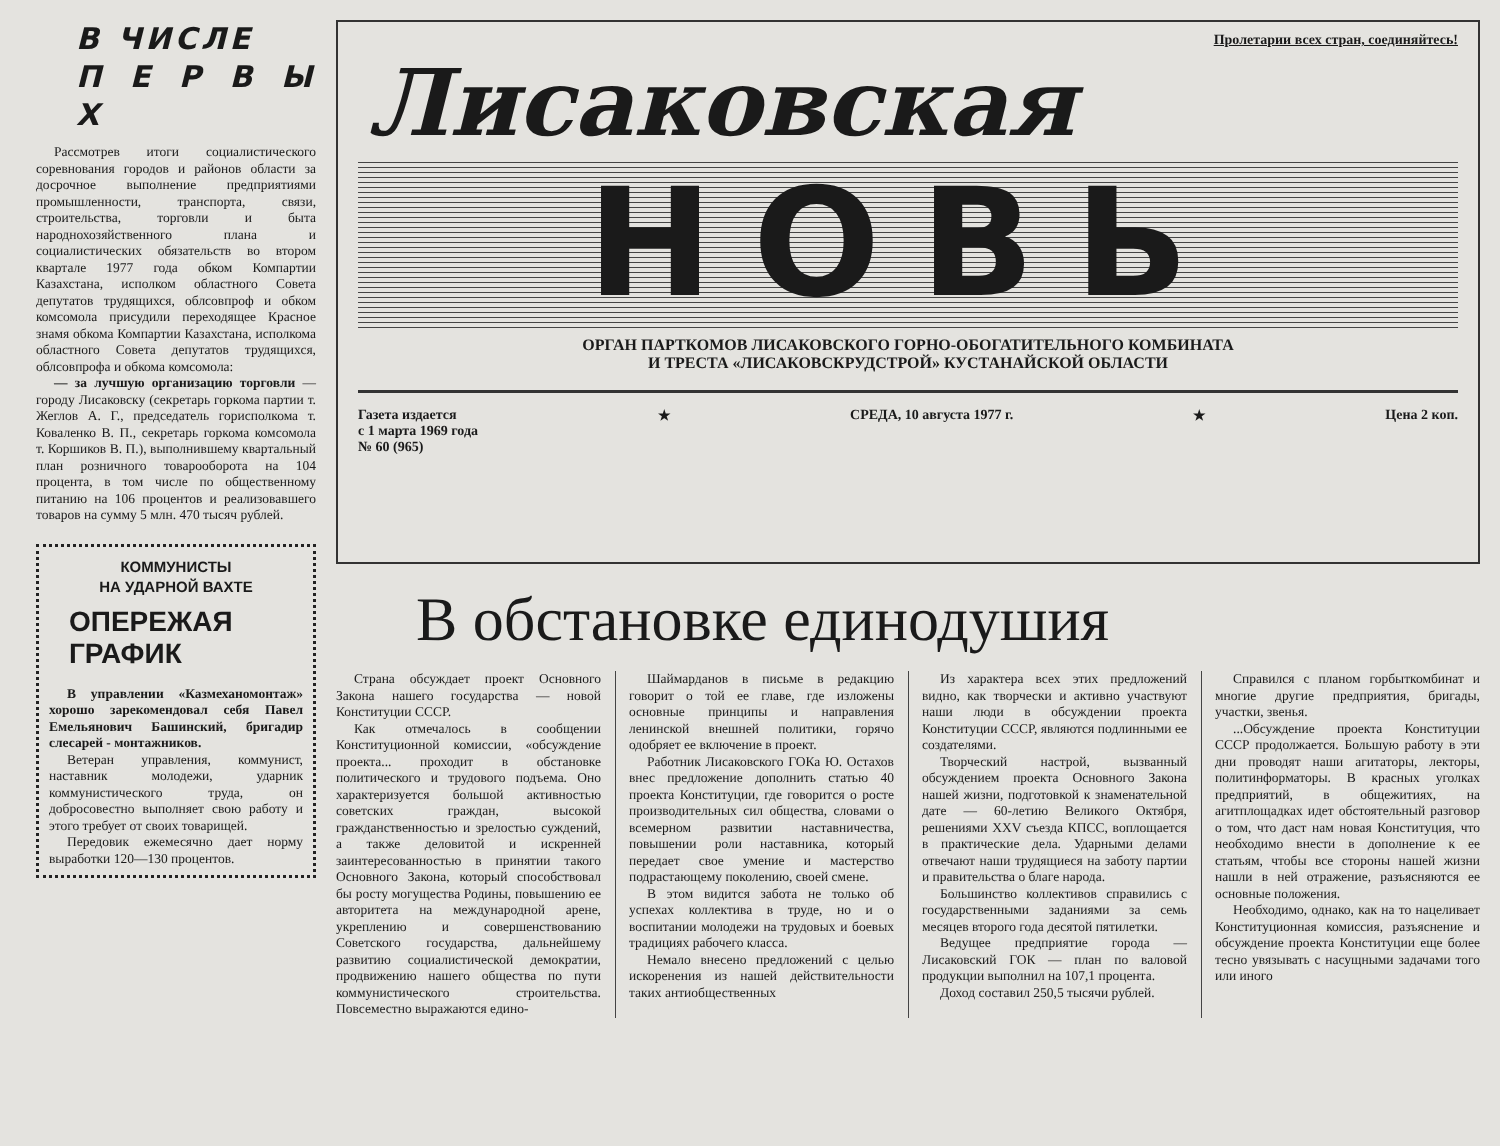В ЧИСЛЕ
П Е Р В Ы Х
Рассмотрев итоги социалистического соревнования городов и районов области за досрочное выполнение предприятиями промышленности, транспорта, связи, строительства, торговли и быта народнохозяйственного плана и социалистических обязательств во втором квартале 1977 года обком Компартии Казахстана, исполком областного Совета депутатов трудящихся, облсовпроф и обком комсомола присудили переходящее Красное знамя обкома Компартии Казахстана, исполкома областного Совета депутатов трудящихся, облсовпрофа и обкома комсомола:
— за лучшую организацию торговли — городу Лисаковску (секретарь горкома партии т. Жеглов А. Г., председатель горисполкома т. Коваленко В. П., секретарь горкома комсомола т. Коршиков В. П.), выполнившему квартальный план розничного товарооборота на 104 процента, в том числе по общественному питанию на 106 процентов и реализовавшего товаров на сумму 5 млн. 470 тысяч рублей.
КОММУНИСТЫ
НА УДАРНОЙ ВАХТЕ
ОПЕРЕЖАЯ ГРАФИК
В управлении «Казмеханомонтаж» хорошо зарекомендовал себя Павел Емельянович Башинский, бригадир слесарей - монтажников.
Ветеран управления, коммунист, наставник молодежи, ударник коммунистического труда, он добросовестно выполняет свою работу и этого требует от своих товарищей.
Передовик ежемесячно дает норму выработки 120—130 процентов.
Пролетарии всех стран, соединяйтесь!
Лисаковская
НОВЬ
ОРГАН ПАРТКОМОВ ЛИСАКОВСКОГО ГОРНО-ОБОГАТИТЕЛЬНОГО КОМБИНАТА
И ТРЕСТА «ЛИСАКОВСКРУДСТРОЙ» КУСТАНАЙСКОЙ ОБЛАСТИ
Газета издается
с 1 марта 1969 года
№ 60 (965) ★ СРЕДА, 10 августа 1977 г. ★ Цена 2 коп.
В обстановке единодушия
Страна обсуждает проект Основного Закона нашего государства — новой Конституции СССР.
Как отмечалось в сообщении Конституционной комиссии, «обсуждение проекта... проходит в обстановке политического и трудового подъема. Оно характеризуется большой активностью советских граждан, высокой гражданственностью и зрелостью суждений, а также деловитой и искренней заинтересованностью в принятии такого Основного Закона, который способствовал бы росту могущества Родины, повышению ее авторитета на международной арене, укреплению и совершенствованию Советского государства, дальнейшему развитию социалистической демократии, продвижению нашего общества по пути коммунистического строительства. Повсеместно выражаются едино-
Шаймарданов в письме в редакцию говорит о той ее главе, где изложены основные принципы и направления ленинской внешней политики, горячо одобряет ее включение в проект.
Работник Лисаковского ГОКа Ю. Остахов внес предложение дополнить статью 40 проекта Конституции, где говорится о росте производительных сил общества, словами о всемерном развитии наставничества, повышении роли наставника, который передает свое умение и мастерство подрастающему поколению, своей смене.
В этом видится забота не только об успехах коллектива в труде, но и о воспитании молодежи на трудовых и боевых традициях рабочего класса.
Немало внесено предложений с целью искоренения из нашей действительности таких антиобщественных
Из характера всех этих предложений видно, как творчески и активно участвуют наши люди в обсуждении проекта Конституции СССР, являются подлинными ее создателями.
Творческий настрой, вызванный обсуждением проекта Основного Закона нашей жизни, подготовкой к знаменательной дате — 60-летию Великого Октября, решениями XXV съезда КПСС, воплощается в практические дела. Ударными делами отвечают наши трудящиеся на заботу партии и правительства о благе народа.
Большинство коллективов справились с государственными заданиями за семь месяцев второго года десятой пятилетки.
Ведущее предприятие города — Лисаковский ГОК — план по валовой продукции выполнил на 107,1 процента.
Доход составил 250,5 тысячи рублей.
Справился с планом горбыткомбинат и многие другие предприятия, бригады, участки, звенья.
...Обсуждение проекта Конституции СССР продолжается. Большую работу в эти дни проводят наши агитаторы, лекторы, политинформаторы. В красных уголках предприятий, в общежитиях, на агитплощадках идет обстоятельный разговор о том, что даст нам новая Конституция, что необходимо внести в дополнение к ее статьям, чтобы все стороны нашей жизни нашли в ней отражение, разъясняются ее основные положения.
Необходимо, однако, как на то нацеливает Конституционная комиссия, разъяснение и обсуждение проекта Конституции еще более тесно увязывать с насущными задачами того или иного